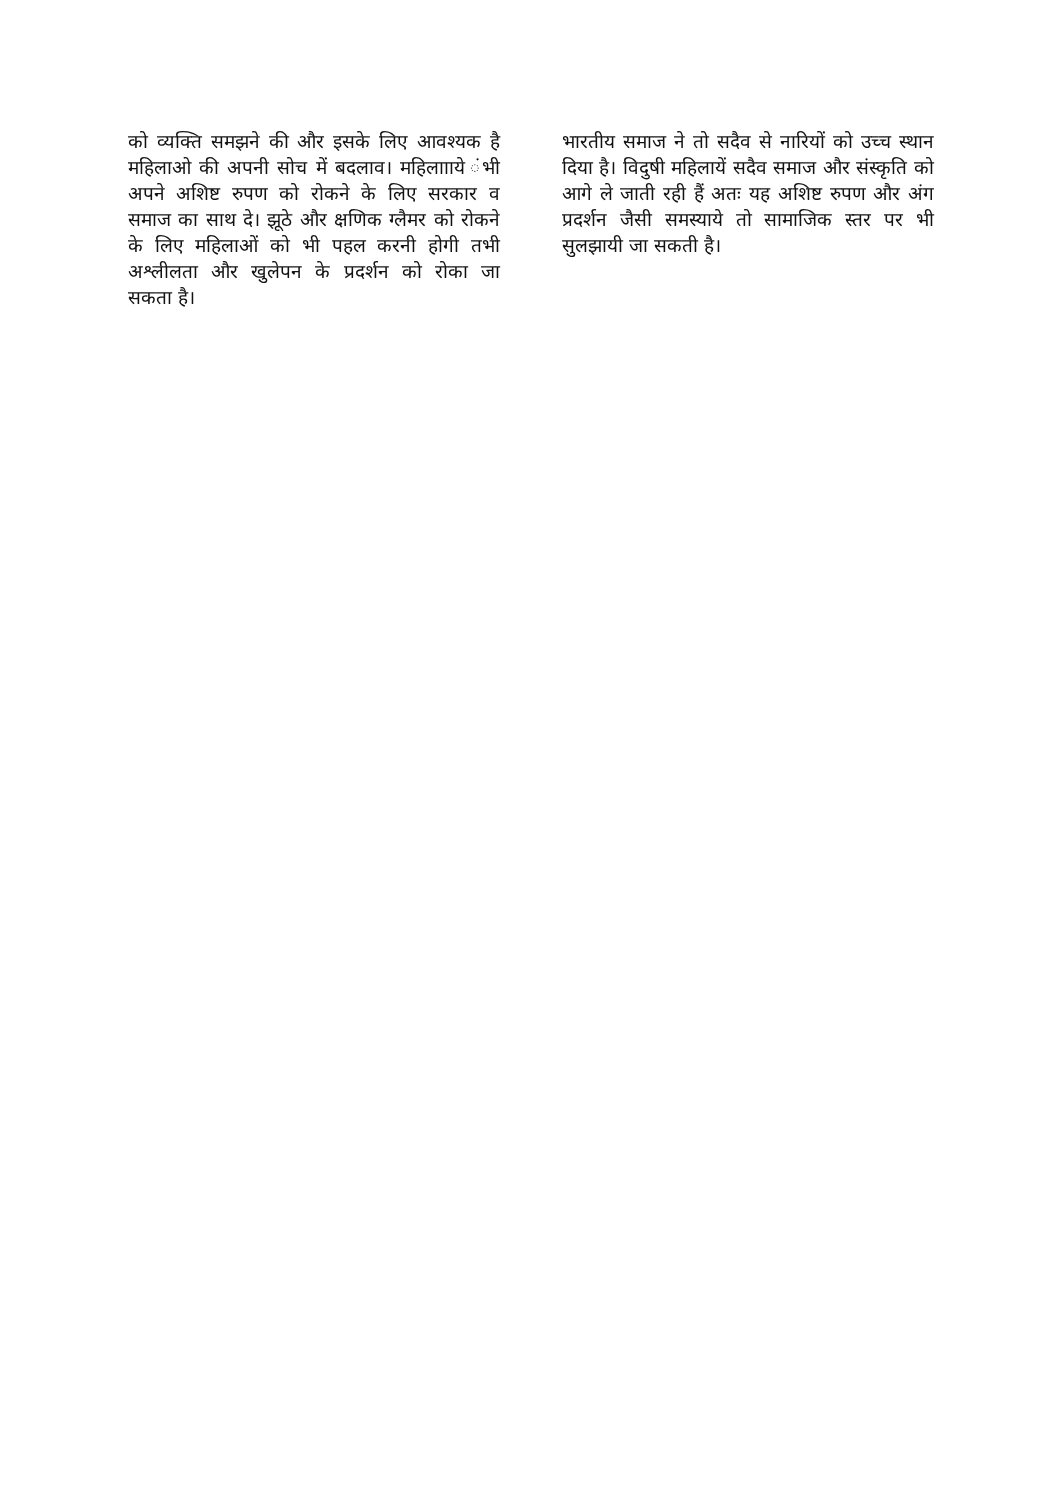को व्यक्ति समझने की और इसके लिए आवश्यक है महिलाओ की अपनी सोच में बदलाव। महिलाााये ंभी अपने अशिष्ट रुपण को रोकने के लिए सरकार व समाज का साथ दे। झूठे और क्षणिक ग्लैमर को रोकने के लिए महिलाओं को भी पहल करनी होगी तभी अश्लीलता और खुलेपन के प्रदर्शन को रोका जा सकता है।
भारतीय समाज ने तो सदैव से नारियों को उच्च स्थान दिया है। विदुषी महिलायें सदैव समाज और संस्कृति को आगे ले जाती रही हैं अतः यह अशिष्ट रुपण और अंग प्रदर्शन जैसी समस्याये तो सामाजिक स्तर पर भी सुलझायी जा सकती है।